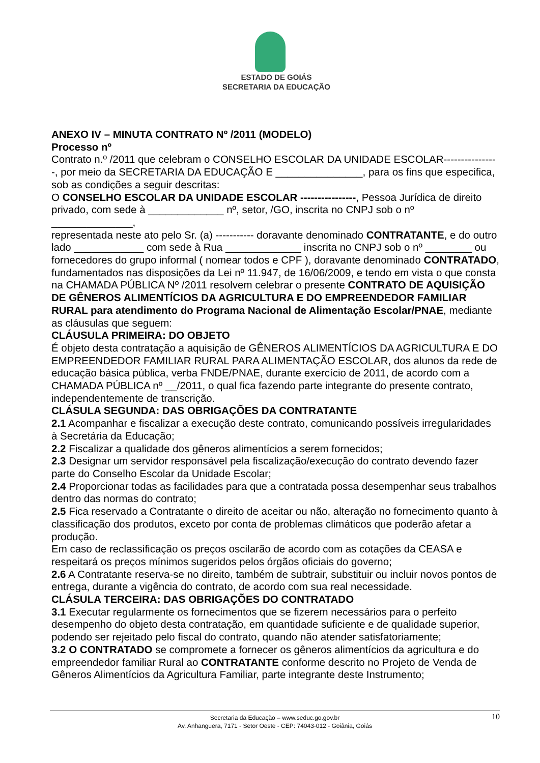ESTADO DE GOIÁS
SECRETARIA DA EDUCAÇÃO
ANEXO IV – MINUTA CONTRATO Nº /2011 (MODELO)
Processo nº
Contrato n.º /2011 que celebram o CONSELHO ESCOLAR DA UNIDADE ESCOLAR----------------, por meio da SECRETARIA DA EDUCAÇÃO E _______________, para os fins que especifica, sob as condições a seguir descritas:
O CONSELHO ESCOLAR DA UNIDADE ESCOLAR ----------------, Pessoa Jurídica de direito privado, com sede à _____________ nº, setor, /GO, inscrita no CNPJ sob o nº ______________,
representada neste ato pelo Sr. (a) ----------- doravante denominado CONTRATANTE, e do outro lado ____________ com sede à Rua _____________ inscrita no CNPJ sob o nº ________ ou fornecedores do grupo informal ( nomear todos e CPF ), doravante denominado CONTRATADO, fundamentados nas disposições da Lei nº 11.947, de 16/06/2009, e tendo em vista o que consta na CHAMADA PÚBLICA Nº /2011 resolvem celebrar o presente CONTRATO DE AQUISIÇÃO DE GÊNEROS ALIMENTÍCIOS DA AGRICULTURA E DO EMPREENDEDOR FAMILIAR
RURAL para atendimento do Programa Nacional de Alimentação Escolar/PNAE, mediante as cláusulas que seguem:
CLÁUSULA PRIMEIRA: DO OBJETO
É objeto desta contratação a aquisição de GÊNEROS ALIMENTÍCIOS DA AGRICULTURA E DO EMPREENDEDOR FAMILIAR RURAL PARA ALIMENTAÇÃO ESCOLAR, dos alunos da rede de educação básica pública, verba FNDE/PNAE, durante exercício de 2011, de acordo com a CHAMADA PÚBLICA nº __/2011, o qual fica fazendo parte integrante do presente contrato, independentemente de transcrição.
CLÁSULA SEGUNDA: DAS OBRIGAÇÕES DA CONTRATANTE
2.1 Acompanhar e fiscalizar a execução deste contrato, comunicando possíveis irregularidades à Secretária da Educação;
2.2 Fiscalizar a qualidade dos gêneros alimentícios a serem fornecidos;
2.3 Designar um servidor responsável pela fiscalização/execução do contrato devendo fazer parte do Conselho Escolar da Unidade Escolar;
2.4 Proporcionar todas as facilidades para que a contratada possa desempenhar seus trabalhos dentro das normas do contrato;
2.5 Fica reservado a Contratante o direito de aceitar ou não, alteração no fornecimento quanto à classificação dos produtos, exceto por conta de problemas climáticos que poderão afetar a produção.
Em caso de reclassificação os preços oscilarão de acordo com as cotações da CEASA e respeitará os preços mínimos sugeridos pelos órgãos oficiais do governo;
2.6 A Contratante reserva-se no direito, também de subtrair, substituir ou incluir novos pontos de entrega, durante a vigência do contrato, de acordo com sua real necessidade.
CLÁSULA TERCEIRA: DAS OBRIGAÇÕES DO CONTRATADO
3.1 Executar regularmente os fornecimentos que se fizerem necessários para o perfeito desempenho do objeto desta contratação, em quantidade suficiente e de qualidade superior, podendo ser rejeitado pelo fiscal do contrato, quando não atender satisfatoriamente;
3.2 O CONTRATADO se compromete a fornecer os gêneros alimentícios da agricultura e do empreendedor familiar Rural ao CONTRATANTE conforme descrito no Projeto de Venda de Gêneros Alimentícios da Agricultura Familiar, parte integrante deste Instrumento;
Secretaria da Educação – www.seduc.go.gov.br
Av. Anhanguera, 7171 - Setor Oeste - CEP: 74043-012 - Goiânia, Goiás
10